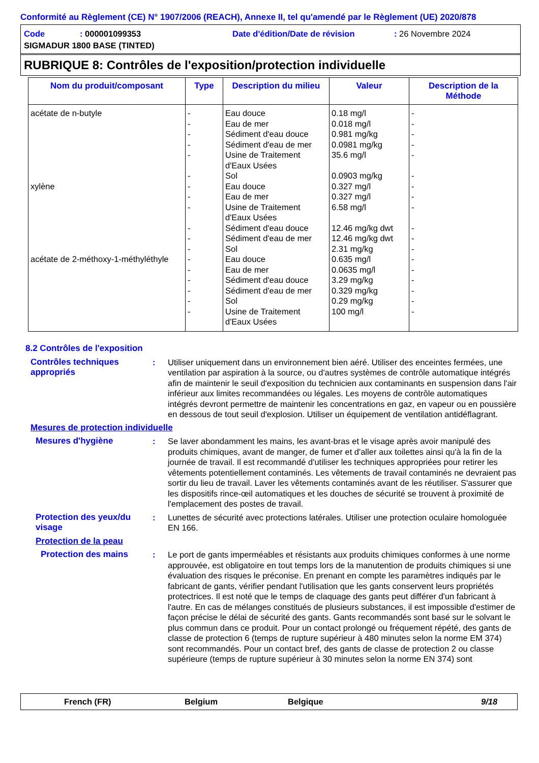Conformité au Règlement (CE) N° 1907/2006 (REACH), Annexe II, tel qu'amendé par le Règlement (UE) 2020/878
Code: 000001099353 Date d'édition/Date de révision: 26 Novembre 2024
SIGMADUR 1800 BASE (TINTED)
RUBRIQUE 8: Contrôles de l'exposition/protection individuelle
| Nom du produit/composant | Type | Description du milieu | Valeur | Description de la Méthode |
| --- | --- | --- | --- | --- |
| acétate de n-butyle xylène acétate de 2-méthoxy-1-méthyléthyle | - - - - - - - - - - - - - - - - - - | Eau douce Eau de mer Sédiment d'eau douce Sédiment d'eau de mer Usine de Traitement d'Eaux Usées Sol Eau douce Eau de mer Usine de Traitement d'Eaux Usées Sédiment d'eau douce Sédiment d'eau de mer Sol Eau douce Eau de mer Sédiment d'eau douce Sédiment d'eau de mer Sol Usine de Traitement d'Eaux Usées | 0.18 mg/l 0.018 mg/l 0.981 mg/kg 0.0981 mg/kg 35.6 mg/l 0.0903 mg/kg 0.327 mg/l 0.327 mg/l 6.58 mg/l 12.46 mg/kg dwt 12.46 mg/kg dwt 2.31 mg/kg 0.635 mg/l 0.0635 mg/l 3.29 mg/kg 0.329 mg/kg 0.29 mg/kg 100 mg/l | - - - - - - - - - - - - - - - - - - |
8.2 Contrôles de l'exposition
Contrôles techniques appropriés
: Utiliser uniquement dans un environnement bien aéré. Utiliser des enceintes fermées, une ventilation par aspiration à la source, ou d'autres systèmes de contrôle automatique intégrés afin de maintenir le seuil d'exposition du technicien aux contaminants en suspension dans l'air inférieur aux limites recommandées ou légales. Les moyens de contrôle automatiques intégrés devront permettre de maintenir les concentrations en gaz, en vapeur ou en poussière en dessous de tout seuil d'explosion. Utiliser un équipement de ventilation antidéflagrant.
Mesures de protection individuelle
Mesures d'hygiène : Se laver abondamment les mains, les avant-bras et le visage après avoir manipulé des produits chimiques, avant de manger, de fumer et d'aller aux toilettes ainsi qu'à la fin de la journée de travail. Il est recommandé d'utiliser les techniques appropriées pour retirer les vêtements potentiellement contaminés. Les vêtements de travail contaminés ne devraient pas sortir du lieu de travail. Laver les vêtements contaminés avant de les réutiliser. S'assurer que les dispositifs rince-œil automatiques et les douches de sécurité se trouvent à proximité de l'emplacement des postes de travail.
Protection des yeux/du visage
: Lunettes de sécurité avec protections latérales. Utiliser une protection oculaire homologuée EN 166.
Protection de la peau
Protection des mains : Le port de gants imperméables et résistants aux produits chimiques conformes à une norme approuvée, est obligatoire en tout temps lors de la manutention de produits chimiques si une évaluation des risques le préconise. En prenant en compte les paramètres indiqués par le fabricant de gants, vérifier pendant l'utilisation que les gants conservent leurs propriétés protectrices. Il est noté que le temps de claquage des gants peut différer d'un fabricant à l'autre. En cas de mélanges constitués de plusieurs substances, il est impossible d'estimer de façon précise le délai de sécurité des gants. Gants recommandés sont basé sur le solvant le plus commun dans ce produit. Pour un contact prolongé ou fréquement répété, des gants de classe de protection 6 (temps de rupture supérieur à 480 minutes selon la norme EM 374) sont recommandés. Pour un contact bref, des gants de classe de protection 2 ou classe supérieure (temps de rupture supérieur à 30 minutes selon la norme EN 374) sont
French (FR) Belgium Belgique 9/18